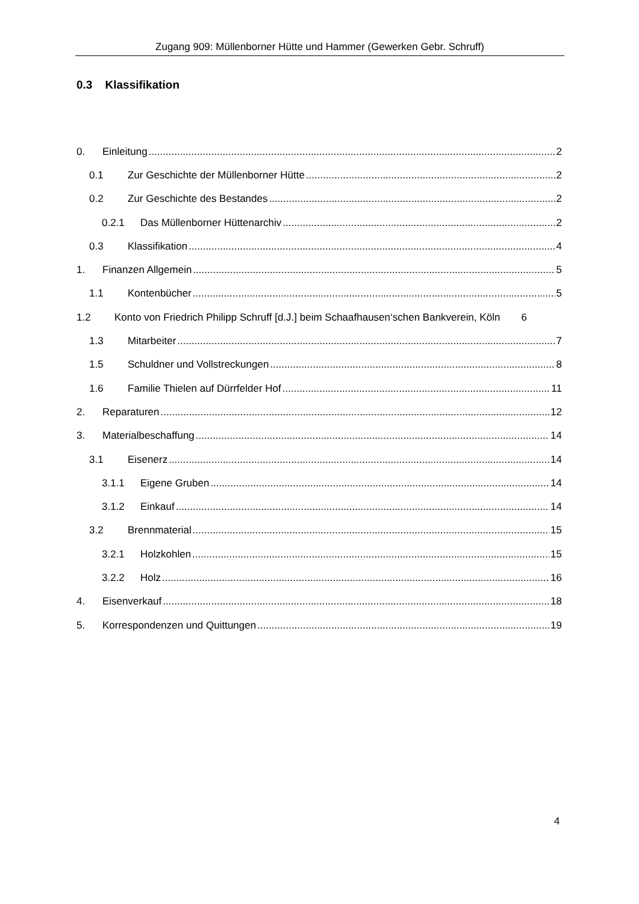Zugang 909: Müllenborner Hütte und Hammer (Gewerken Gebr. Schruff)
0.3 Klassifikation
0. Einleitung 2
0.1 Zur Geschichte der Müllenborner Hütte 2
0.2 Zur Geschichte des Bestandes 2
0.2.1 Das Müllenborner Hüttenarchiv 2
0.3 Klassifikation 4
1. Finanzen Allgemein 5
1.1 Kontenbücher 5
1.2 Konto von Friedrich Philipp Schruff [d.J.] beim Schaafhausen‘schen Bankverein, Köln 6
1.3 Mitarbeiter 7
1.5 Schuldner und Vollstreckungen 8
1.6 Familie Thielen auf Dürrfelder Hof 11
2. Reparaturen 12
3. Materialbeschaffung 14
3.1 Eisenerz 14
3.1.1 Eigene Gruben 14
3.1.2 Einkauf 14
3.2 Brennmaterial 15
3.2.1 Holzkohlen 15
3.2.2 Holz 16
4. Eisenverkauf 18
5. Korrespondenzen und Quittungen 19
4